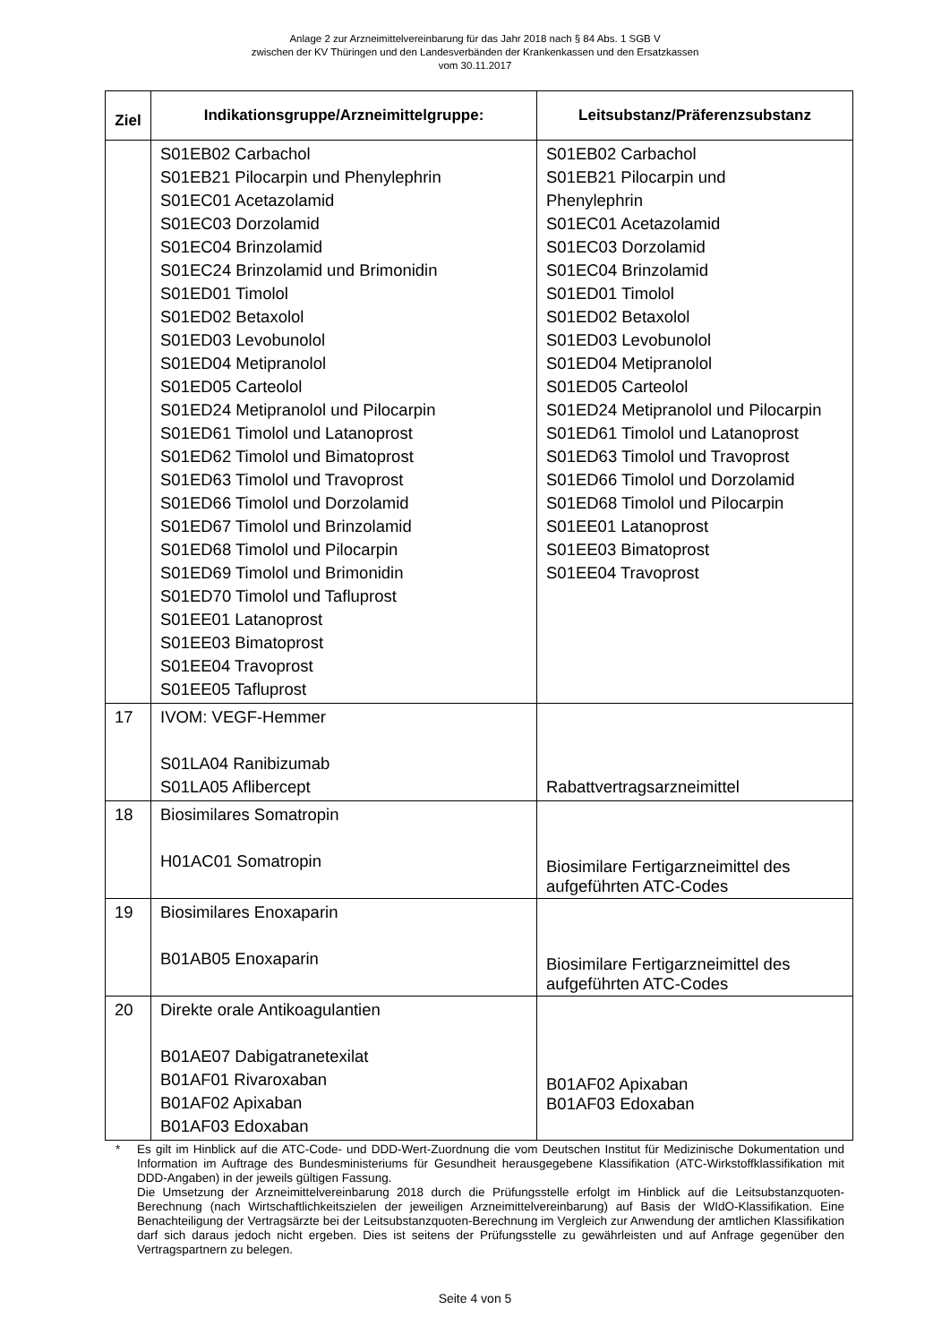Anlage 2 zur Arzneimittelvereinbarung für das Jahr 2018 nach § 84 Abs. 1 SGB V
zwischen der KV Thüringen und den Landesverbänden der Krankenkassen und den Ersatzkassen
vom 30.11.2017
| Ziel | Indikationsgruppe/Arzneimittelgruppe: | Leitsubstanz/Präferenzsubstanz |
| --- | --- | --- |
| | S01EB02 Carbachol S01EB21 Pilocarpin und Phenylephrin S01EC01 Acetazolamid S01EC03 Dorzolamid S01EC04 Brinzolamid S01EC24 Brinzolamid und Brimonidin S01ED01 Timolol S01ED02 Betaxolol S01ED03 Levobunolol S01ED04 Metipranolol S01ED05 Carteolol S01ED24 Metipranolol und Pilocarpin S01ED61 Timolol und Latanoprost S01ED62 Timolol und Bimatoprost S01ED63 Timolol und Travoprost S01ED66 Timolol und Dorzolamid S01ED67 Timolol und Brinzolamid S01ED68 Timolol und Pilocarpin S01ED69 Timolol und Brimonidin S01ED70 Timolol und Tafluprost S01EE01 Latanoprost S01EE03 Bimatoprost S01EE04 Travoprost S01EE05 Tafluprost | S01EB02 Carbachol S01EB21 Pilocarpin und Phenylephrin S01EC01 Acetazolamid S01EC03 Dorzolamid S01EC04 Brinzolamid S01ED01 Timolol S01ED02 Betaxolol S01ED03 Levobunolol S01ED04 Metipranolol S01ED05 Carteolol S01ED24 Metipranolol und Pilocarpin S01ED61 Timolol und Latanoprost S01ED63 Timolol und Travoprost S01ED66 Timolol und Dorzolamid S01ED68 Timolol und Pilocarpin S01EE01 Latanoprost S01EE03 Bimatoprost S01EE04 Travoprost |
| 17 | IVOM: VEGF-Hemmer S01LA04 Ranibizumab S01LA05 Aflibercept | Rabattvertragsarzneimittel |
| 18 | Biosimilares Somatropin H01AC01 Somatropin | Biosimilare Fertigarzneimittel des aufgeführten ATC-Codes |
| 19 | Biosimilares Enoxaparin B01AB05 Enoxaparin | Biosimilare Fertigarzneimittel des aufgeführten ATC-Codes |
| 20 | Direkte orale Antikoagulantien B01AE07 Dabigatranetexilat B01AF01 Rivaroxaban B01AF02 Apixaban B01AF03 Edoxaban | B01AF02 Apixaban B01AF03 Edoxaban |
* Es gilt im Hinblick auf die ATC-Code- und DDD-Wert-Zuordnung die vom Deutschen Institut für Medizinische Dokumentation und Information im Auftrage des Bundesministeriums für Gesundheit herausgegebene Klassifikation (ATC-Wirkstoffklassifikation mit DDD-Angaben) in der jeweils gültigen Fassung.
Die Umsetzung der Arzneimittelvereinbarung 2018 durch die Prüfungsstelle erfolgt im Hinblick auf die Leitsubstanzquoten-Berechnung (nach Wirtschaftlichkeitszielen der jeweiligen Arzneimittelvereinbarung) auf Basis der WIdO-Klassifikation. Eine Benachteiligung der Vertragsärzte bei der Leitsubstanzquoten-Berechnung im Vergleich zur Anwendung der amtlichen Klassifikation darf sich daraus jedoch nicht ergeben. Dies ist seitens der Prüfungsstelle zu gewährleisten und auf Anfrage gegenüber den Vertragspartnern zu belegen.
Seite 4 von 5